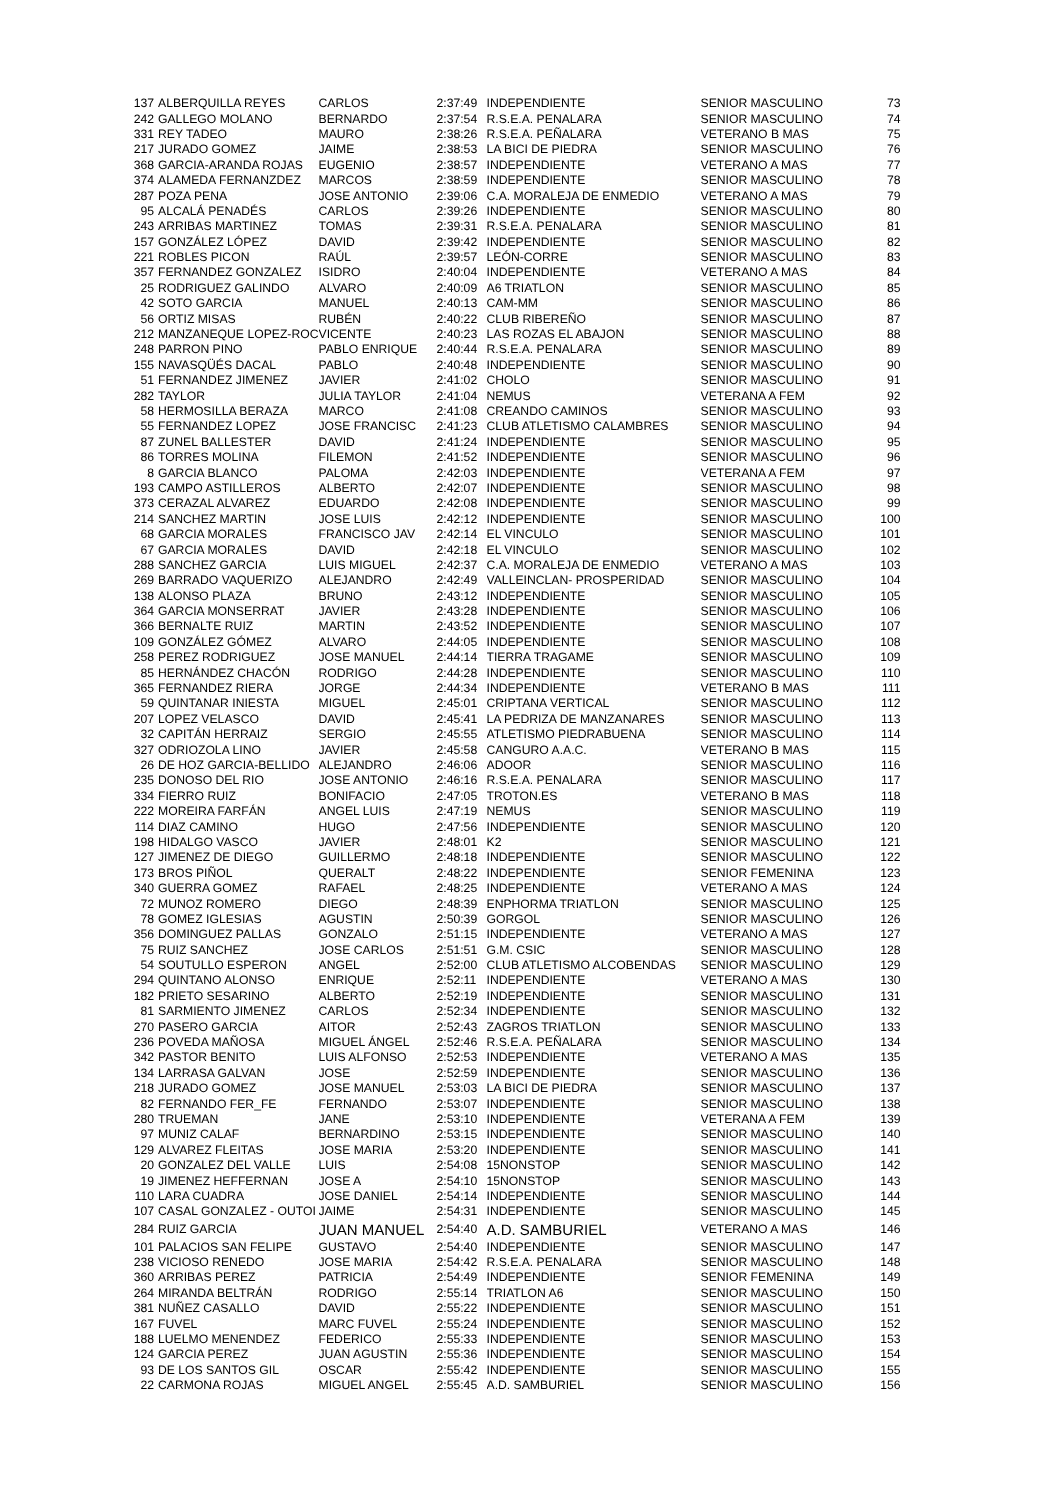| 137 | ALBERQUILLA REYES | CARLOS | 2:37:49 | INDEPENDIENTE | SENIOR MASCULINO | 73 |
| 242 | GALLEGO MOLANO | BERNARDO | 2:37:54 | R.S.E.A. PENALARA | SENIOR MASCULINO | 74 |
| 331 | REY TADEO | MAURO | 2:38:26 | R.S.E.A. PEÑALARA | VETERANO B MAS | 75 |
| 217 | JURADO GOMEZ | JAIME | 2:38:53 | LA BICI DE PIEDRA | SENIOR MASCULINO | 76 |
| 368 | GARCIA-ARANDA ROJAS | EUGENIO | 2:38:57 | INDEPENDIENTE | VETERANO A MAS | 77 |
| 374 | ALAMEDA FERNANZDEZ | MARCOS | 2:38:59 | INDEPENDIENTE | SENIOR MASCULINO | 78 |
| 287 | POZA PENA | JOSE ANTONIO | 2:39:06 | C.A. MORALEJA DE ENMEDIO | VETERANO A MAS | 79 |
| 95 | ALCALÁ PENADÉS | CARLOS | 2:39:26 | INDEPENDIENTE | SENIOR MASCULINO | 80 |
| 243 | ARRIBAS MARTINEZ | TOMAS | 2:39:31 | R.S.E.A. PENALARA | SENIOR MASCULINO | 81 |
| 157 | GONZÁLEZ LÓPEZ | DAVID | 2:39:42 | INDEPENDIENTE | SENIOR MASCULINO | 82 |
| 221 | ROBLES PICON | RAÚL | 2:39:57 | LEÓN-CORRE | SENIOR MASCULINO | 83 |
| 357 | FERNANDEZ GONZALEZ | ISIDRO | 2:40:04 | INDEPENDIENTE | VETERANO A MAS | 84 |
| 25 | RODRIGUEZ GALINDO | ALVARO | 2:40:09 | A6 TRIATLON | SENIOR MASCULINO | 85 |
| 42 | SOTO GARCIA | MANUEL | 2:40:13 | CAM-MM | SENIOR MASCULINO | 86 |
| 56 | ORTIZ MISAS | RUBÉN | 2:40:22 | CLUB RIBEREÑO | SENIOR MASCULINO | 87 |
| 212 | MANZANEQUE LOPEZ-ROC | VICENTE | 2:40:23 | LAS ROZAS EL ABAJON | SENIOR MASCULINO | 88 |
| 248 | PARRON PINO | PABLO ENRIQUE | 2:40:44 | R.S.E.A. PENALARA | SENIOR MASCULINO | 89 |
| 155 | NAVASQÜÉS DACAL | PABLO | 2:40:48 | INDEPENDIENTE | SENIOR MASCULINO | 90 |
| 51 | FERNANDEZ JIMENEZ | JAVIER | 2:41:02 | CHOLO | SENIOR MASCULINO | 91 |
| 282 | TAYLOR | JULIA TAYLOR | 2:41:04 | NEMUS | VETERANA A FEM | 92 |
| 58 | HERMOSILLA BERAZA | MARCO | 2:41:08 | CREANDO CAMINOS | SENIOR MASCULINO | 93 |
| 55 | FERNANDEZ LOPEZ | JOSE FRANCISC | 2:41:23 | CLUB ATLETISMO CALAMBRES | SENIOR MASCULINO | 94 |
| 87 | ZUNEL BALLESTER | DAVID | 2:41:24 | INDEPENDIENTE | SENIOR MASCULINO | 95 |
| 86 | TORRES MOLINA | FILEMON | 2:41:52 | INDEPENDIENTE | SENIOR MASCULINO | 96 |
| 8 | GARCIA BLANCO | PALOMA | 2:42:03 | INDEPENDIENTE | VETERANA A FEM | 97 |
| 193 | CAMPO ASTILLEROS | ALBERTO | 2:42:07 | INDEPENDIENTE | SENIOR MASCULINO | 98 |
| 373 | CERAZAL ALVAREZ | EDUARDO | 2:42:08 | INDEPENDIENTE | SENIOR MASCULINO | 99 |
| 214 | SANCHEZ MARTIN | JOSE LUIS | 2:42:12 | INDEPENDIENTE | SENIOR MASCULINO | 100 |
| 68 | GARCIA MORALES | FRANCISCO JAV | 2:42:14 | EL VINCULO | SENIOR MASCULINO | 101 |
| 67 | GARCIA MORALES | DAVID | 2:42:18 | EL VINCULO | SENIOR MASCULINO | 102 |
| 288 | SANCHEZ GARCIA | LUIS MIGUEL | 2:42:37 | C.A. MORALEJA DE ENMEDIO | VETERANO A MAS | 103 |
| 269 | BARRADO VAQUERIZO | ALEJANDRO | 2:42:49 | VALLEINCLAN- PROSPERIDAD | SENIOR MASCULINO | 104 |
| 138 | ALONSO PLAZA | BRUNO | 2:43:12 | INDEPENDIENTE | SENIOR MASCULINO | 105 |
| 364 | GARCIA MONSERRAT | JAVIER | 2:43:28 | INDEPENDIENTE | SENIOR MASCULINO | 106 |
| 366 | BERNALTE RUIZ | MARTIN | 2:43:52 | INDEPENDIENTE | SENIOR MASCULINO | 107 |
| 109 | GONZÁLEZ GÓMEZ | ALVARO | 2:44:05 | INDEPENDIENTE | SENIOR MASCULINO | 108 |
| 258 | PEREZ RODRIGUEZ | JOSE MANUEL | 2:44:14 | TIERRA TRAGAME | SENIOR MASCULINO | 109 |
| 85 | HERNÁNDEZ CHACÓN | RODRIGO | 2:44:28 | INDEPENDIENTE | SENIOR MASCULINO | 110 |
| 365 | FERNANDEZ RIERA | JORGE | 2:44:34 | INDEPENDIENTE | VETERANO B MAS | 111 |
| 59 | QUINTANAR INIESTA | MIGUEL | 2:45:01 | CRIPTANA VERTICAL | SENIOR MASCULINO | 112 |
| 207 | LOPEZ VELASCO | DAVID | 2:45:41 | LA PEDRIZA DE MANZANARES | SENIOR MASCULINO | 113 |
| 32 | CAPITÁN HERRAIZ | SERGIO | 2:45:55 | ATLETISMO PIEDRABUENA | SENIOR MASCULINO | 114 |
| 327 | ODRIOZOLA LINO | JAVIER | 2:45:58 | CANGURO A.A.C. | VETERANO B MAS | 115 |
| 26 | DE HOZ GARCIA-BELLIDO | ALEJANDRO | 2:46:06 | ADOOR | SENIOR MASCULINO | 116 |
| 235 | DONOSO DEL RIO | JOSE ANTONIO | 2:46:16 | R.S.E.A. PENALARA | SENIOR MASCULINO | 117 |
| 334 | FIERRO RUIZ | BONIFACIO | 2:47:05 | TROTON.ES | VETERANO B MAS | 118 |
| 222 | MOREIRA FARFÁN | ANGEL LUIS | 2:47:19 | NEMUS | SENIOR MASCULINO | 119 |
| 114 | DIAZ CAMINO | HUGO | 2:47:56 | INDEPENDIENTE | SENIOR MASCULINO | 120 |
| 198 | HIDALGO VASCO | JAVIER | 2:48:01 | K2 | SENIOR MASCULINO | 121 |
| 127 | JIMENEZ DE DIEGO | GUILLERMO | 2:48:18 | INDEPENDIENTE | SENIOR MASCULINO | 122 |
| 173 | BROS PIÑOL | QUERALT | 2:48:22 | INDEPENDIENTE | SENIOR FEMENINA | 123 |
| 340 | GUERRA GOMEZ | RAFAEL | 2:48:25 | INDEPENDIENTE | VETERANO A MAS | 124 |
| 72 | MUNOZ ROMERO | DIEGO | 2:48:39 | ENPHORMA TRIATLON | SENIOR MASCULINO | 125 |
| 78 | GOMEZ IGLESIAS | AGUSTIN | 2:50:39 | GORGOL | SENIOR MASCULINO | 126 |
| 356 | DOMINGUEZ PALLAS | GONZALO | 2:51:15 | INDEPENDIENTE | VETERANO A MAS | 127 |
| 75 | RUIZ SANCHEZ | JOSE CARLOS | 2:51:51 | G.M. CSIC | SENIOR MASCULINO | 128 |
| 54 | SOUTULLO ESPERON | ANGEL | 2:52:00 | CLUB ATLETISMO ALCOBENDAS | SENIOR MASCULINO | 129 |
| 294 | QUINTANO ALONSO | ENRIQUE | 2:52:11 | INDEPENDIENTE | VETERANO A MAS | 130 |
| 182 | PRIETO SESARINO | ALBERTO | 2:52:19 | INDEPENDIENTE | SENIOR MASCULINO | 131 |
| 81 | SARMIENTO JIMENEZ | CARLOS | 2:52:34 | INDEPENDIENTE | SENIOR MASCULINO | 132 |
| 270 | PASERO GARCIA | AITOR | 2:52:43 | ZAGROS TRIATLON | SENIOR MASCULINO | 133 |
| 236 | POVEDA MAÑOSA | MIGUEL ÁNGEL | 2:52:46 | R.S.E.A. PEÑALARA | SENIOR MASCULINO | 134 |
| 342 | PASTOR BENITO | LUIS ALFONSO | 2:52:53 | INDEPENDIENTE | VETERANO A MAS | 135 |
| 134 | LARRASA GALVAN | JOSE | 2:52:59 | INDEPENDIENTE | SENIOR MASCULINO | 136 |
| 218 | JURADO GOMEZ | JOSE MANUEL | 2:53:03 | LA BICI DE PIEDRA | SENIOR MASCULINO | 137 |
| 82 | FERNANDO FER_FE | FERNANDO | 2:53:07 | INDEPENDIENTE | SENIOR MASCULINO | 138 |
| 280 | TRUEMAN | JANE | 2:53:10 | INDEPENDIENTE | VETERANA A FEM | 139 |
| 97 | MUNIZ CALAF | BERNARDINO | 2:53:15 | INDEPENDIENTE | SENIOR MASCULINO | 140 |
| 129 | ALVAREZ FLEITAS | JOSE MARIA | 2:53:20 | INDEPENDIENTE | SENIOR MASCULINO | 141 |
| 20 | GONZALEZ DEL VALLE | LUIS | 2:54:08 | 15NONSTOP | SENIOR MASCULINO | 142 |
| 19 | JIMENEZ HEFFERNAN | JOSE A | 2:54:10 | 15NONSTOP | SENIOR MASCULINO | 143 |
| 110 | LARA CUADRA | JOSE DANIEL | 2:54:14 | INDEPENDIENTE | SENIOR MASCULINO | 144 |
| 107 | CASAL GONZALEZ - OUTOI | JAIME | 2:54:31 | INDEPENDIENTE | SENIOR MASCULINO | 145 |
| 284 | RUIZ GARCIA | JUAN MANUEL | 2:54:40 | A.D. SAMBURIEL | VETERANO A MAS | 146 |
| 101 | PALACIOS SAN FELIPE | GUSTAVO | 2:54:40 | INDEPENDIENTE | SENIOR MASCULINO | 147 |
| 238 | VICIOSO RENEDO | JOSE MARIA | 2:54:42 | R.S.E.A. PENALARA | SENIOR MASCULINO | 148 |
| 360 | ARRIBAS PEREZ | PATRICIA | 2:54:49 | INDEPENDIENTE | SENIOR FEMENINA | 149 |
| 264 | MIRANDA BELTRÁN | RODRIGO | 2:55:14 | TRIATLON A6 | SENIOR MASCULINO | 150 |
| 381 | NUÑEZ CASALLO | DAVID | 2:55:22 | INDEPENDIENTE | SENIOR MASCULINO | 151 |
| 167 | FUVEL | MARC FUVEL | 2:55:24 | INDEPENDIENTE | SENIOR MASCULINO | 152 |
| 188 | LUELMO MENENDEZ | FEDERICO | 2:55:33 | INDEPENDIENTE | SENIOR MASCULINO | 153 |
| 124 | GARCIA PEREZ | JUAN AGUSTIN | 2:55:36 | INDEPENDIENTE | SENIOR MASCULINO | 154 |
| 93 | DE LOS SANTOS GIL | OSCAR | 2:55:42 | INDEPENDIENTE | SENIOR MASCULINO | 155 |
| 22 | CARMONA ROJAS | MIGUEL ANGEL | 2:55:45 | A.D. SAMBURIEL | SENIOR MASCULINO | 156 |